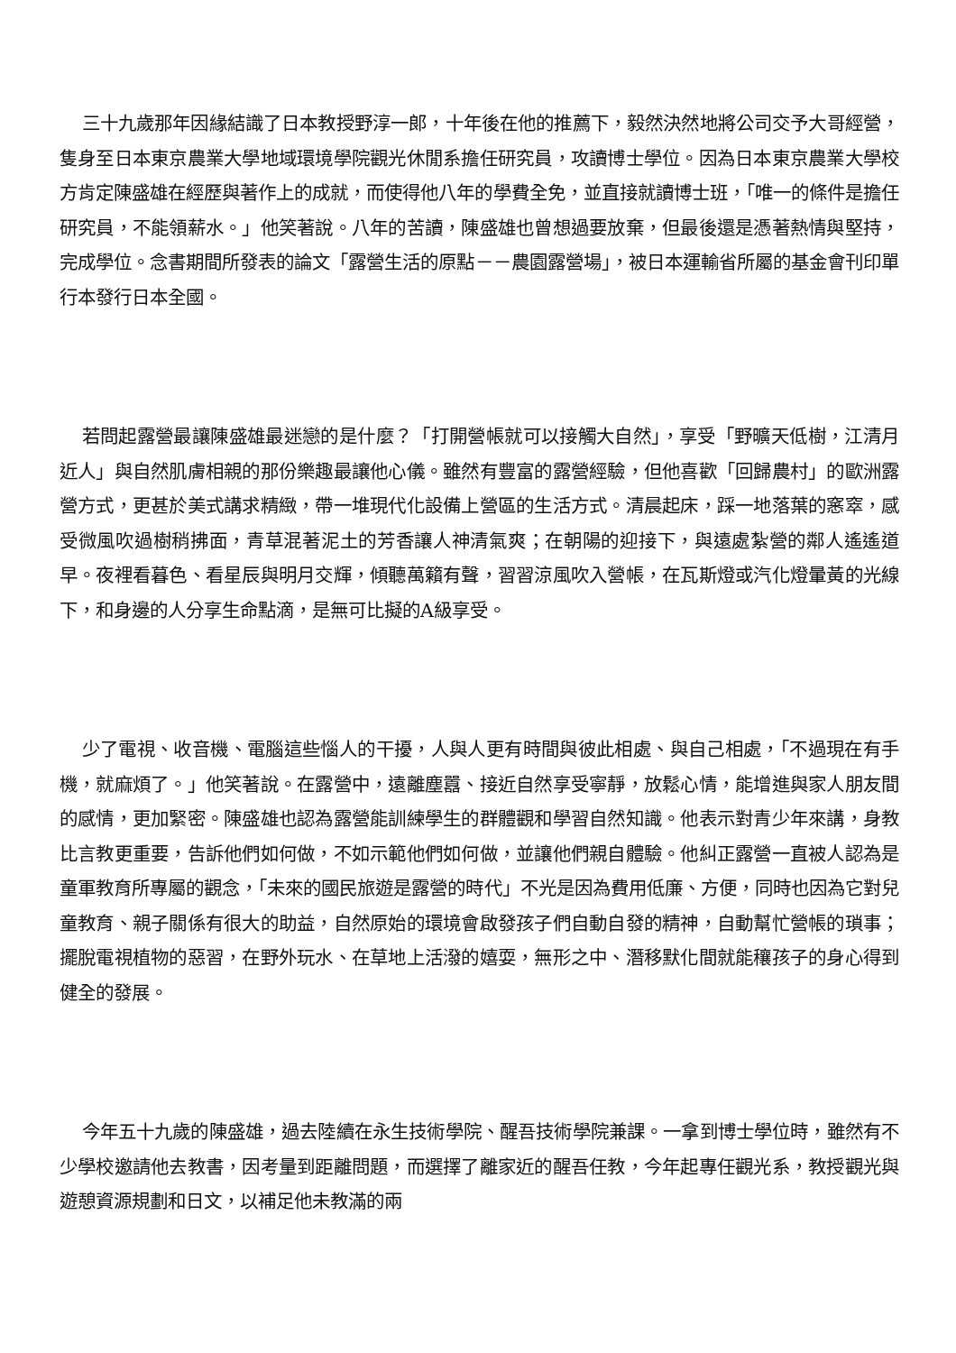三十九歲那年因緣結識了日本教授野淳一郎，十年後在他的推薦下，毅然決然地將公司交予大哥經營，隻身至日本東京農業大學地域環境學院觀光休閒系擔任研究員，攻讀博士學位。因為日本東京農業大學校方肯定陳盛雄在經歷與著作上的成就，而使得他八年的學費全免，並直接就讀博士班，「唯一的條件是擔任研究員，不能領薪水。」他笑著說。八年的苦讀，陳盛雄也曾想過要放棄，但最後還是憑著熱情與堅持，完成學位。念書期間所發表的論文「露營生活的原點－－農園露營場」，被日本運輸省所屬的基金會刊印單行本發行日本全國。
若問起露營最讓陳盛雄最迷戀的是什麼？「打開營帳就可以接觸大自然」，享受「野曠天低樹，江清月近人」與自然肌膚相親的那份樂趣最讓他心儀。雖然有豐富的露營經驗，但他喜歡「回歸農村」的歐洲露營方式，更甚於美式講求精緻，帶一堆現代化設備上營區的生活方式。清晨起床，踩一地落葉的窸窣，感受微風吹過樹稍拂面，青草混著泥土的芳香讓人神清氣爽；在朝陽的迎接下，與遠處紮營的鄰人遙遙道早。夜裡看暮色、看星辰與明月交輝，傾聽萬籟有聲，習習涼風吹入營帳，在瓦斯燈或汽化燈暈黃的光線下，和身邊的人分享生命點滴，是無可比擬的A級享受。
少了電視、收音機、電腦這些惱人的干擾，人與人更有時間與彼此相處、與自己相處，「不過現在有手機，就麻煩了。」他笑著說。在露營中，遠離塵囂、接近自然享受寧靜，放鬆心情，能增進與家人朋友間的感情，更加緊密。陳盛雄也認為露營能訓練學生的群體觀和學習自然知識。他表示對青少年來講，身教比言教更重要，告訴他們如何做，不如示範他們如何做，並讓他們親自體驗。他糾正露營一直被人認為是童軍教育所專屬的觀念，「未來的國民旅遊是露營的時代」不光是因為費用低廉、方便，同時也因為它對兒童教育、親子關係有很大的助益，自然原始的環境會啟發孩子們自動自發的精神，自動幫忙營帳的瑣事；擺脫電視植物的惡習，在野外玩水、在草地上活潑的嬉耍，無形之中、潛移默化間就能穰孩子的身心得到健全的發展。
今年五十九歲的陳盛雄，過去陸續在永生技術學院、醒吾技術學院兼課。一拿到博士學位時，雖然有不少學校邀請他去教書，因考量到距離問題，而選擇了離家近的醒吾任教，今年起專任觀光系，教授觀光與遊憩資源規劃和日文，以補足他未教滿的兩